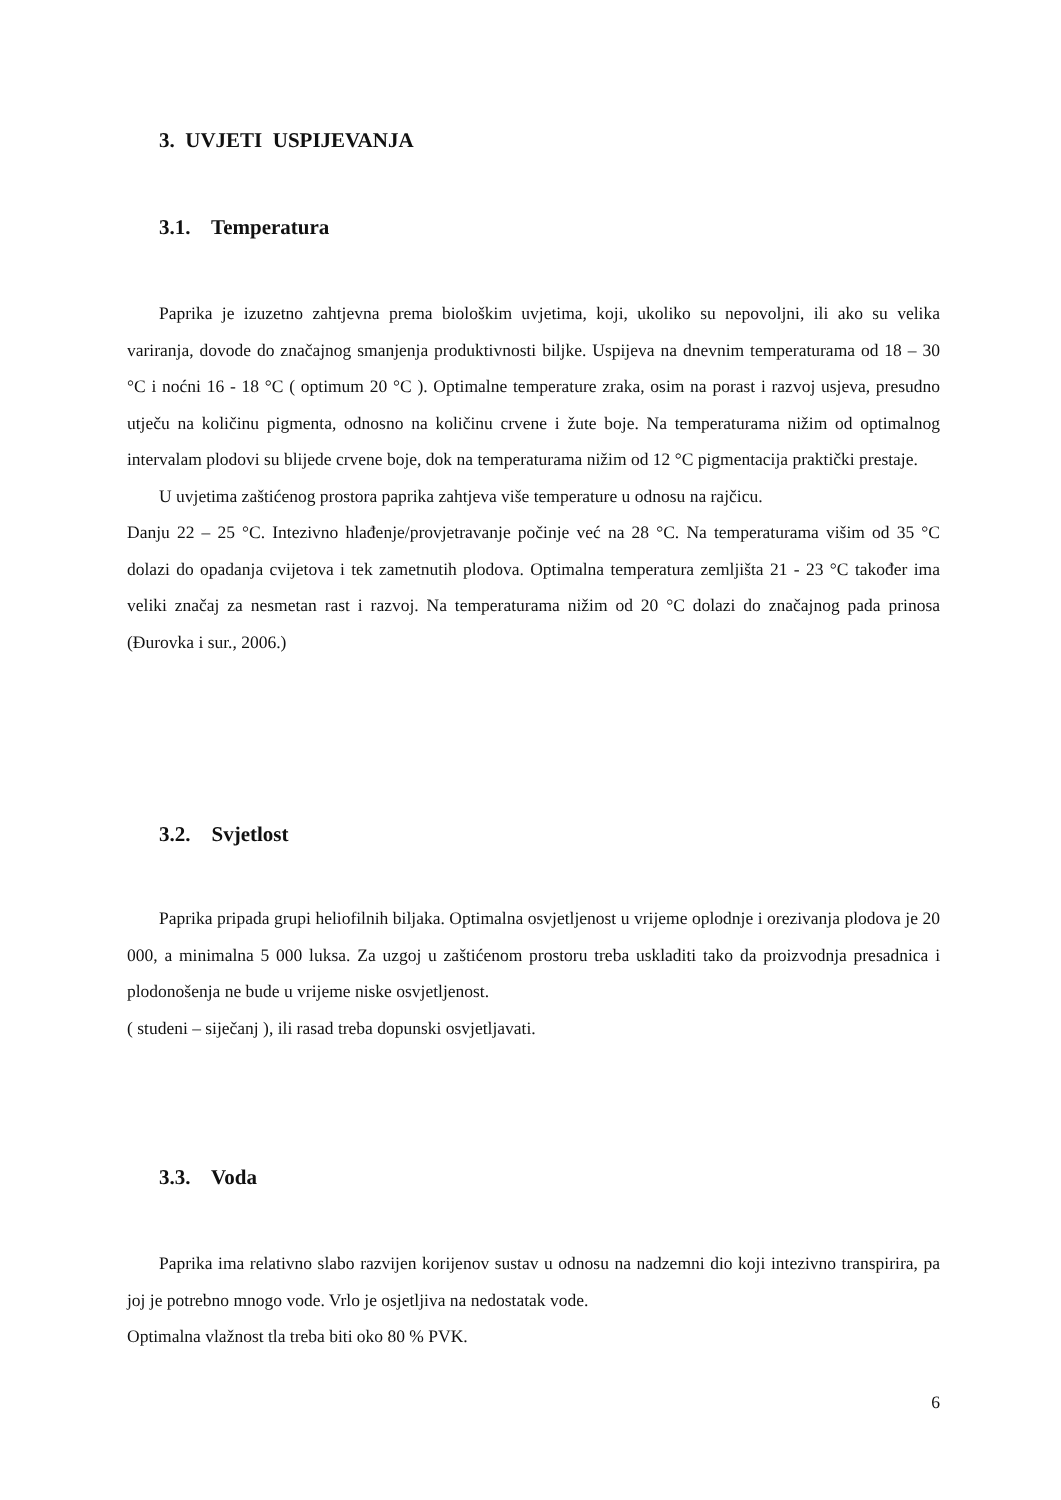3. UVJETI USPIJEVANJA
3.1. Temperatura
Paprika je izuzetno zahtjevna prema biološkim uvjetima, koji, ukoliko su nepovoljni, ili ako su velika variranja, dovode do značajnog smanjenja produktivnosti biljke. Uspijeva na dnevnim temperaturama od 18 – 30 °C i noćni 16 - 18 °C ( optimum 20 °C ). Optimalne temperature zraka, osim na porast i razvoj usjeva, presudno utječu na količinu pigmenta, odnosno na količinu crvene i žute boje. Na temperaturama nižim od optimalnog intervalam plodovi su blijede crvene boje, dok na temperaturama nižim od 12 °C pigmentacija praktički prestaje.
U uvjetima zaštićenog prostora paprika zahtjeva više temperature u odnosu na rajčicu.
Danju 22 – 25 °C. Intezivno hlađenje/provjetravanje počinje već na 28 °C. Na temperaturama višim od 35 °C dolazi do opadanja cvijetova i tek zametnutih plodova. Optimalna temperatura zemljišta 21 - 23 °C također ima veliki značaj za nesmetan rast i razvoj. Na temperaturama nižim od 20 °C dolazi do značajnog pada prinosa (Đurovka i sur., 2006.)
3.2. Svjetlost
Paprika pripada grupi heliofilnih biljaka. Optimalna osvjetljenost u vrijeme oplodnje i orezivanja plodova je 20 000, a minimalna 5 000 luksa. Za uzgoj u zaštićenom prostoru treba uskladiti tako da proizvodnja presadnica i plodonošenja ne bude u vrijeme niske osvjetljenost.
( studeni – siječanj ), ili rasad treba dopunski osvjetljavati.
3.3. Voda
Paprika ima relativno slabo razvijen korijenov sustav u odnosu na nadzemni dio koji intezivno transpirira, pa joj je potrebno mnogo vode. Vrlo je osjetljiva na nedostatak vode.
Optimalna vlažnost tla treba biti oko 80 % PVK.
6